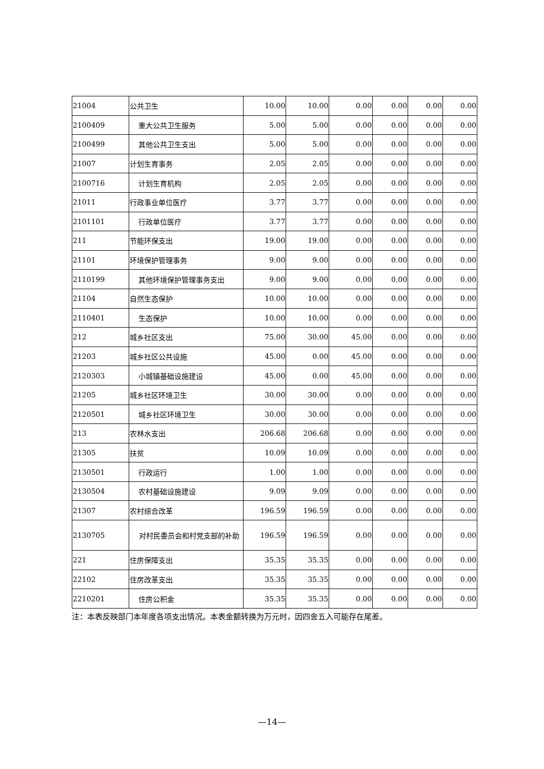| 21004 | 公共卫生 | 10.00 | 10.00 | 0.00 | 0.00 | 0.00 | 0.00 |
| 2100409 | 重大公共卫生服务 | 5.00 | 5.00 | 0.00 | 0.00 | 0.00 | 0.00 |
| 2100499 | 其他公共卫生支出 | 5.00 | 5.00 | 0.00 | 0.00 | 0.00 | 0.00 |
| 21007 | 计划生育事务 | 2.05 | 2.05 | 0.00 | 0.00 | 0.00 | 0.00 |
| 2100716 | 计划生育机构 | 2.05 | 2.05 | 0.00 | 0.00 | 0.00 | 0.00 |
| 21011 | 行政事业单位医疗 | 3.77 | 3.77 | 0.00 | 0.00 | 0.00 | 0.00 |
| 2101101 | 行政单位医疗 | 3.77 | 3.77 | 0.00 | 0.00 | 0.00 | 0.00 |
| 211 | 节能环保支出 | 19.00 | 19.00 | 0.00 | 0.00 | 0.00 | 0.00 |
| 21101 | 环境保护管理事务 | 9.00 | 9.00 | 0.00 | 0.00 | 0.00 | 0.00 |
| 2110199 | 其他环境保护管理事务支出 | 9.00 | 9.00 | 0.00 | 0.00 | 0.00 | 0.00 |
| 21104 | 自然生态保护 | 10.00 | 10.00 | 0.00 | 0.00 | 0.00 | 0.00 |
| 2110401 | 生态保护 | 10.00 | 10.00 | 0.00 | 0.00 | 0.00 | 0.00 |
| 212 | 城乡社区支出 | 75.00 | 30.00 | 45.00 | 0.00 | 0.00 | 0.00 |
| 21203 | 城乡社区公共设施 | 45.00 | 0.00 | 45.00 | 0.00 | 0.00 | 0.00 |
| 2120303 | 小城镇基础设施建设 | 45.00 | 0.00 | 45.00 | 0.00 | 0.00 | 0.00 |
| 21205 | 城乡社区环境卫生 | 30.00 | 30.00 | 0.00 | 0.00 | 0.00 | 0.00 |
| 2120501 | 城乡社区环境卫生 | 30.00 | 30.00 | 0.00 | 0.00 | 0.00 | 0.00 |
| 213 | 农林水支出 | 206.68 | 206.68 | 0.00 | 0.00 | 0.00 | 0.00 |
| 21305 | 扶贫 | 10.09 | 10.09 | 0.00 | 0.00 | 0.00 | 0.00 |
| 2130501 | 行政运行 | 1.00 | 1.00 | 0.00 | 0.00 | 0.00 | 0.00 |
| 2130504 | 农村基础设施建设 | 9.09 | 9.09 | 0.00 | 0.00 | 0.00 | 0.00 |
| 21307 | 农村综合改革 | 196.59 | 196.59 | 0.00 | 0.00 | 0.00 | 0.00 |
| 2130705 | 对村民委员会和村党支部的补助 | 196.59 | 196.59 | 0.00 | 0.00 | 0.00 | 0.00 |
| 221 | 住房保障支出 | 35.35 | 35.35 | 0.00 | 0.00 | 0.00 | 0.00 |
| 22102 | 住房改革支出 | 35.35 | 35.35 | 0.00 | 0.00 | 0.00 | 0.00 |
| 2210201 | 住房公积金 | 35.35 | 35.35 | 0.00 | 0.00 | 0.00 | 0.00 |
注：本表反映部门本年度各项支出情况。本表金额转换为万元时，因四舍五入可能存在尾差。
—14—